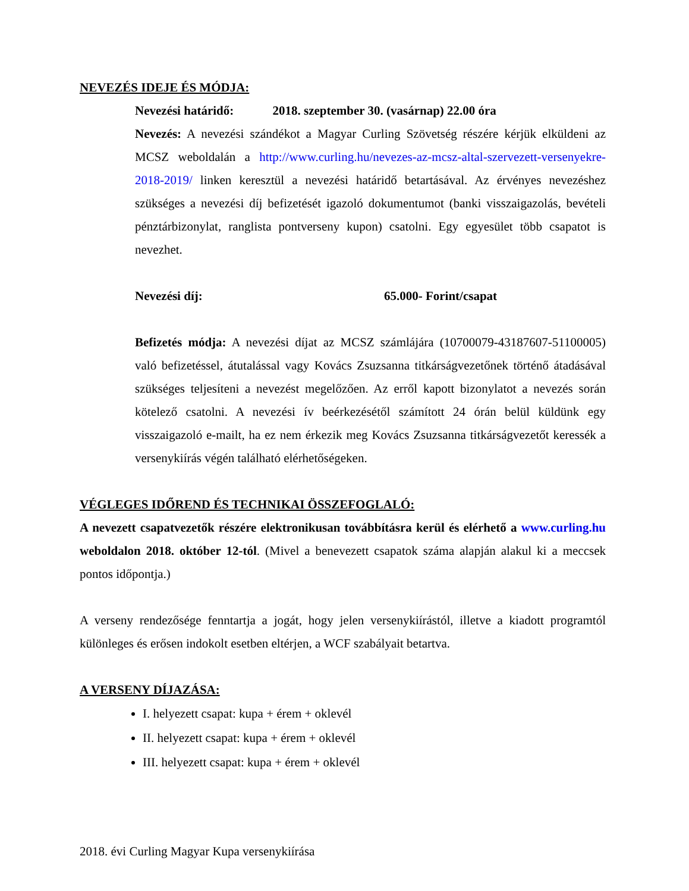NEVEZÉS IDEJE ÉS MÓDJA:
Nevezési határidő: 2018. szeptember 30. (vasárnap) 22.00 óra
Nevezés: A nevezési szándékot a Magyar Curling Szövetség részére kérjük elküldeni az MCSZ weboldalán a http://www.curling.hu/nevezes-az-mcsz-altal-szervezett-versenyekre-2018-2019/ linken keresztül a nevezési határidő betartásával. Az érvényes nevezéshez szükséges a nevezési díj befizetését igazoló dokumentumot (banki visszaigazolás, bevételi pénztárbizonylat, ranglista pontverseny kupon) csatolni. Egy egyesület több csapatot is nevezhet.
Nevezési díj: 65.000- Forint/csapat
Befizetés módja: A nevezési díjat az MCSZ számlájára (10700079-43187607-51100005) való befizetéssel, átutalással vagy Kovács Zsuzsanna titkárságvezetőnek történő átadásával szükséges teljesíteni a nevezést megelőzően. Az erről kapott bizonylatot a nevezés során kötelező csatolni. A nevezési ív beérkezésétől számított 24 órán belül küldünk egy visszaigazoló e-mailt, ha ez nem érkezik meg Kovács Zsuzsanna titkárságvezetőt keressék a versenykiírás végén található elérhetőségeken.
VÉGLEGES IDŐREND ÉS TECHNIKAI ÖSSZEFOGLALÓ:
A nevezett csapatvezetők részére elektronikusan továbbításra kerül és elérhető a www.curling.hu weboldalon 2018. október 12-tól. (Mivel a benevezett csapatok száma alapján alakul ki a meccsek pontos időpontja.)
A verseny rendezősége fenntartja a jogát, hogy jelen versenykiírástól, illetve a kiadott programtól különleges és erősen indokolt esetben eltérjen, a WCF szabályait betartva.
A VERSENY DÍJAZÁSA:
I. helyezett csapat: kupa + érem + oklevél
II. helyezett csapat: kupa + érem + oklevél
III. helyezett csapat: kupa + érem + oklevél
2018. évi Curling Magyar Kupa versenykiírása